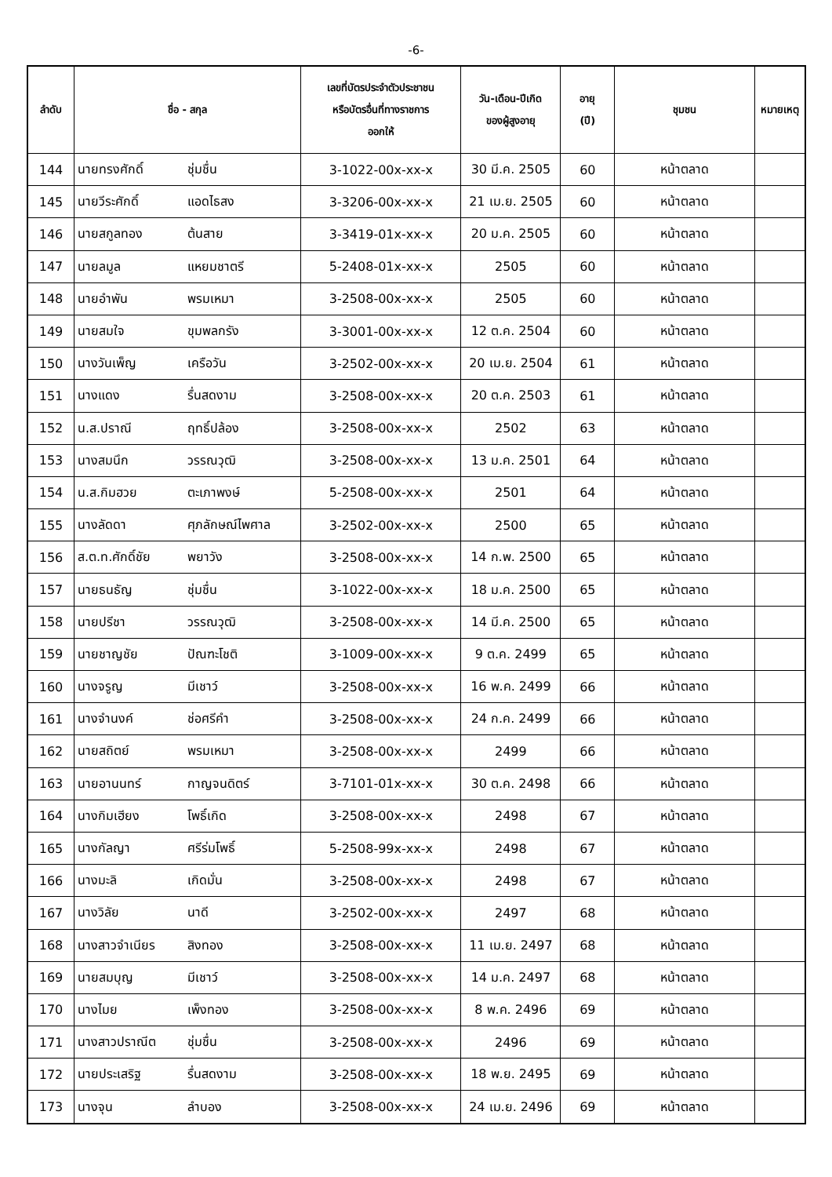-6-
| ลำดับ | ชื่อ - สกุล | | เลขที่บัตรประจำตัวประชาชน หรือบัตรอื่นที่ทางราชการ ออกให้ | วัน-เดือน-ปีเกิด ของผู้สูงอายุ | อายุ (ปี) | ชุมชน | หมายเหตุ |
| --- | --- | --- | --- | --- | --- | --- | --- |
| 144 | นายทรงศักดิ์ | ชุ่มชื่น | 3-1022-00x-xx-x | 30 มี.ค. 2505 | 60 | หน้าตลาด | |
| 145 | นายวีระศักดิ์ | แอดไธสง | 3-3206-00x-xx-x | 21 เม.ย. 2505 | 60 | หน้าตลาด | |
| 146 | นายสกูลทอง | ต้นสาย | 3-3419-01x-xx-x | 20 ม.ค. 2505 | 60 | หน้าตลาด | |
| 147 | นายลมูล | แหยมชาตรี | 5-2408-01x-xx-x | 2505 | 60 | หน้าตลาด | |
| 148 | นายอำพัน | พรมเหมา | 3-2508-00x-xx-x | 2505 | 60 | หน้าตลาด | |
| 149 | นายสมใจ | ขุมพลกรัง | 3-3001-00x-xx-x | 12 ต.ค. 2504 | 60 | หน้าตลาด | |
| 150 | นางวันเพ็ญ | เครือวัน | 3-2502-00x-xx-x | 20 เม.ย. 2504 | 61 | หน้าตลาด | |
| 151 | นางแดง | รื่นสดงาม | 3-2508-00x-xx-x | 20 ต.ค. 2503 | 61 | หน้าตลาด | |
| 152 | น.ส.ปราณี | ฤทธิ์ปล้อง | 3-2508-00x-xx-x | 2502 | 63 | หน้าตลาด | |
| 153 | นางสมนึก | วรรณวุฒิ | 3-2508-00x-xx-x | 13 ม.ค. 2501 | 64 | หน้าตลาด | |
| 154 | น.ส.กิมฮวย | ตะเภาพงษ์ | 5-2508-00x-xx-x | 2501 | 64 | หน้าตลาด | |
| 155 | นางลัดดา | ศุภลักษณ์ไพศาล | 3-2502-00x-xx-x | 2500 | 65 | หน้าตลาด | |
| 156 | ส.ต.ท.ศักดิ์ชัย | พยาวัง | 3-2508-00x-xx-x | 14 ก.พ. 2500 | 65 | หน้าตลาด | |
| 157 | นายธนธัญ | ชุ่มชื่น | 3-1022-00x-xx-x | 18 ม.ค. 2500 | 65 | หน้าตลาด | |
| 158 | นายปรีชา | วรรณวุฒิ | 3-2508-00x-xx-x | 14 มี.ค. 2500 | 65 | หน้าตลาด | |
| 159 | นายชาญชัย | ปัณฑะโชติ | 3-1009-00x-xx-x | 9 ต.ค. 2499 | 65 | หน้าตลาด | |
| 160 | นางจรูญ | มีเชาว์ | 3-2508-00x-xx-x | 16 พ.ค. 2499 | 66 | หน้าตลาด | |
| 161 | นางจำนงค์ | ช่อศรีคำ | 3-2508-00x-xx-x | 24 ก.ค. 2499 | 66 | หน้าตลาด | |
| 162 | นายสถิตย์ | พรมเหมา | 3-2508-00x-xx-x | 2499 | 66 | หน้าตลาด | |
| 163 | นายอานนทร์ | กาญจนดิตร์ | 3-7101-01x-xx-x | 30 ต.ค. 2498 | 66 | หน้าตลาด | |
| 164 | นางกิมเฮียง | โพธิ์เกิด | 3-2508-00x-xx-x | 2498 | 67 | หน้าตลาด | |
| 165 | นางกัลญา | ศรีร่มโพธิ์ | 5-2508-99x-xx-x | 2498 | 67 | หน้าตลาด | |
| 166 | นางมะลิ | เกิดมั่น | 3-2508-00x-xx-x | 2498 | 67 | หน้าตลาด | |
| 167 | นางวิลัย | นาดี | 3-2502-00x-xx-x | 2497 | 68 | หน้าตลาด | |
| 168 | นางสาวจำเนียร | สิงทอง | 3-2508-00x-xx-x | 11 เม.ย. 2497 | 68 | หน้าตลาด | |
| 169 | นายสมบุญ | มีเชาว์ | 3-2508-00x-xx-x | 14 ม.ค. 2497 | 68 | หน้าตลาด | |
| 170 | นางไมย | เพ็งทอง | 3-2508-00x-xx-x | 8 พ.ค. 2496 | 69 | หน้าตลาด | |
| 171 | นางสาวปราณีต | ชุ่มชื่น | 3-2508-00x-xx-x | 2496 | 69 | หน้าตลาด | |
| 172 | นายประเสริฐ | รื่นสดงาม | 3-2508-00x-xx-x | 18 พ.ย. 2495 | 69 | หน้าตลาด | |
| 173 | นางจุน | ลำบอง | 3-2508-00x-xx-x | 24 เม.ย. 2496 | 69 | หน้าตลาด | |